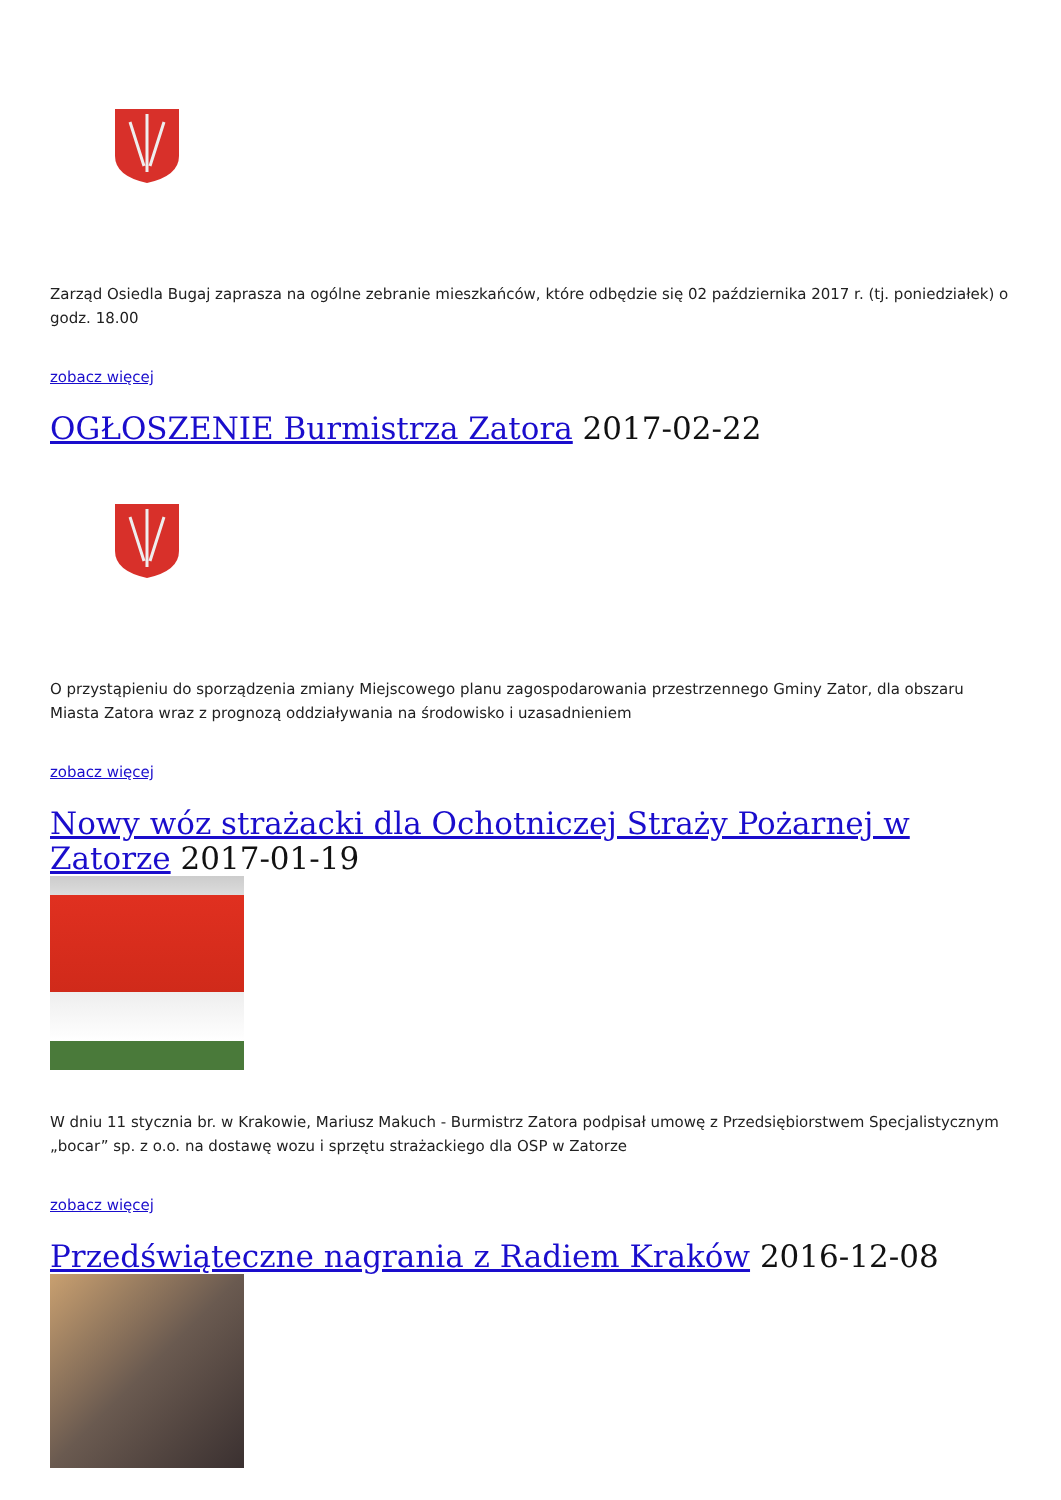Zarząd Osiedla Bugaj zaprasza na ogólne zebranie mieszkańców, które odbędzie się 02 października 2017 r. (tj. poniedziałek) o godz. 18.00
zobacz więcej
OGŁOSZENIE Burmistrza Zatora 2017-02-22
O przystąpieniu do sporządzenia zmiany Miejscowego planu zagospodarowania przestrzennego Gminy Zator, dla obszaru Miasta Zatora wraz z prognozą oddziaływania na środowisko i uzasadnieniem
zobacz więcej
Nowy wóz strażacki dla Ochotniczej Straży Pożarnej w Zatorze 2017-01-19
W dniu 11 stycznia br. w Krakowie, Mariusz Makuch - Burmistrz Zatora podpisał umowę z Przedsiębiorstwem Specjalistycznym „bocar” sp. z o.o. na dostawę wozu i sprzętu strażackiego dla OSP w Zatorze
zobacz więcej
Przedświąteczne nagrania z Radiem Kraków 2016-12-08